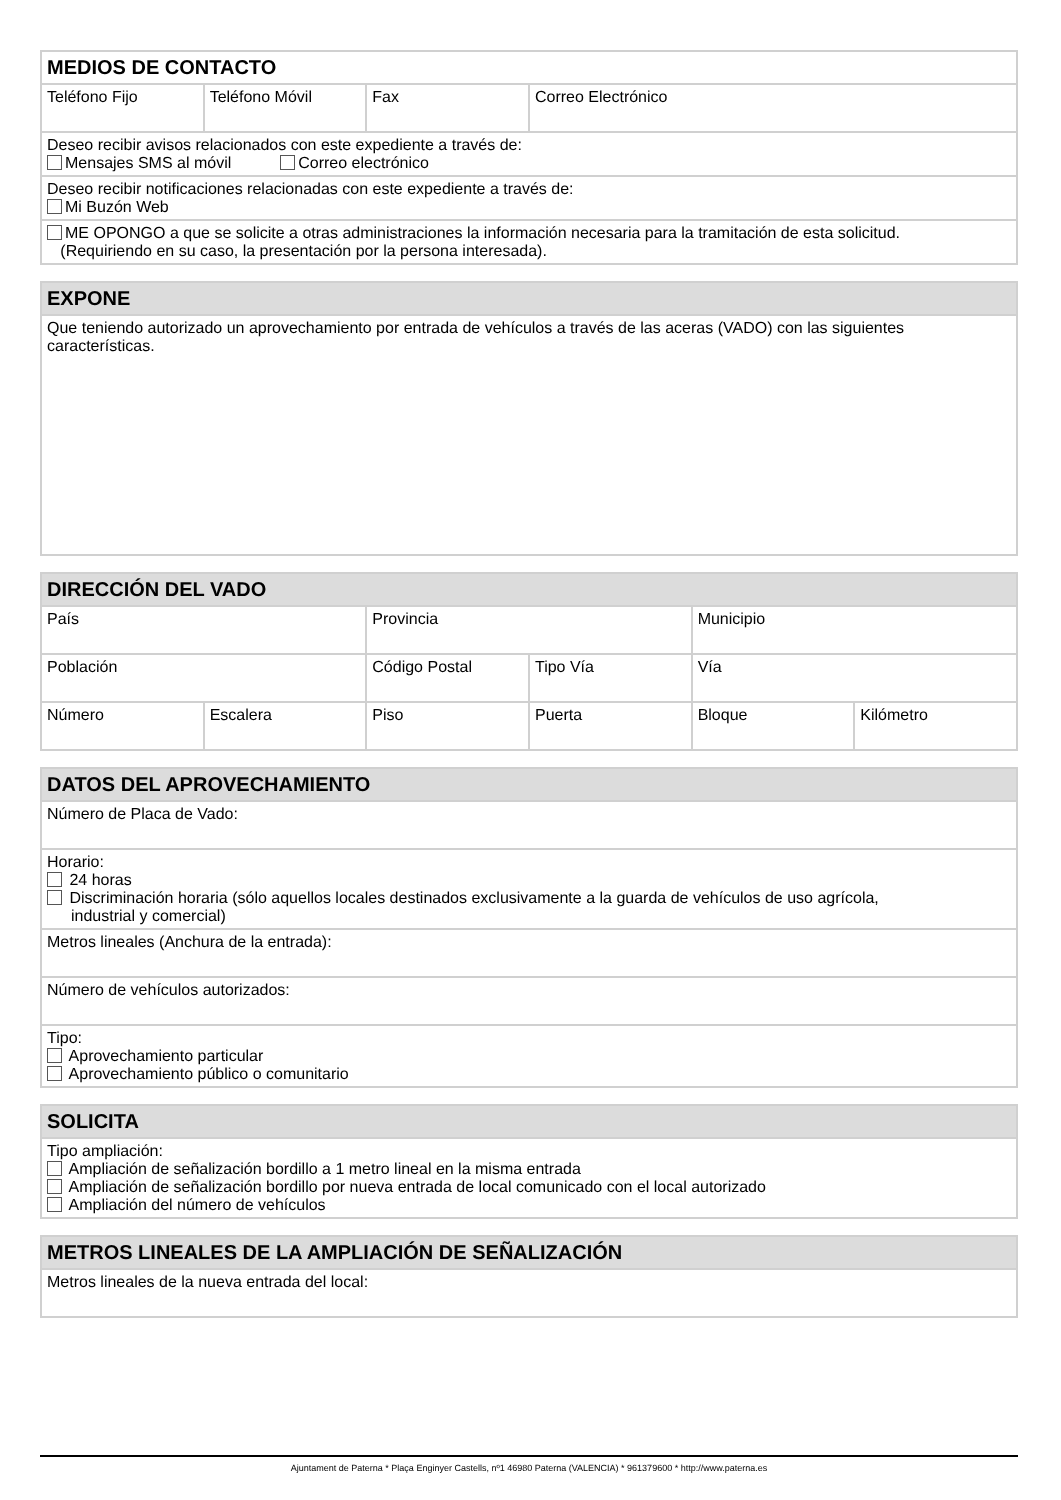| MEDIOS DE CONTACTO | | | |
| --- | --- | --- | --- |
| Teléfono Fijo | Teléfono Móvil | Fax | Correo Electrónico |
| Deseo recibir avisos relacionados con este expediente a través de: Mensajes SMS al móvil Correo electrónico | | | |
| Deseo recibir notificaciones relacionadas con este expediente a través de: Mi Buzón Web | | | |
| ME OPONGO a que se solicite a otras administraciones la información necesaria para la tramitación de esta solicitud. (Requiriendo en su caso, la presentación por la persona interesada). | | | |
| EXPONE |
| --- |
| Que teniendo autorizado un aprovechamiento por entrada de vehículos a través de las aceras (VADO) con las siguientes características. |
| DIRECCIÓN DEL VADO | | | | | |
| --- | --- | --- | --- | --- | --- |
| País | | Provincia | | Municipio | |
| Población | | Código Postal | Tipo Vía | Vía | |
| Número | Escalera | Piso | Puerta | Bloque | Kilómetro |
| DATOS DEL APROVECHAMIENTO |
| --- |
| Número de Placa de Vado: |
| Horario: 24 horas Discriminación horaria (sólo aquellos locales destinados exclusivamente a la guarda de vehículos de uso agrícola, industrial y comercial) |
| Metros lineales (Anchura de la entrada): |
| Número de vehículos autorizados: |
| Tipo: Aprovechamiento particular Aprovechamiento público o comunitario |
| SOLICITA |
| --- |
| Tipo ampliación: Ampliación de señalización bordillo a 1 metro lineal en la misma entrada Ampliación de señalización bordillo por nueva entrada de local comunicado con el local autorizado Ampliación del número de vehículos |
| METROS LINEALES DE LA AMPLIACIÓN DE SEÑALIZACIÓN |
| --- |
| Metros lineales de la nueva entrada del local: |
Ajuntament de Paterna * Plaça Enginyer Castells, nº1 46980 Paterna (VALENCIA) * 961379600 * http://www.paterna.es